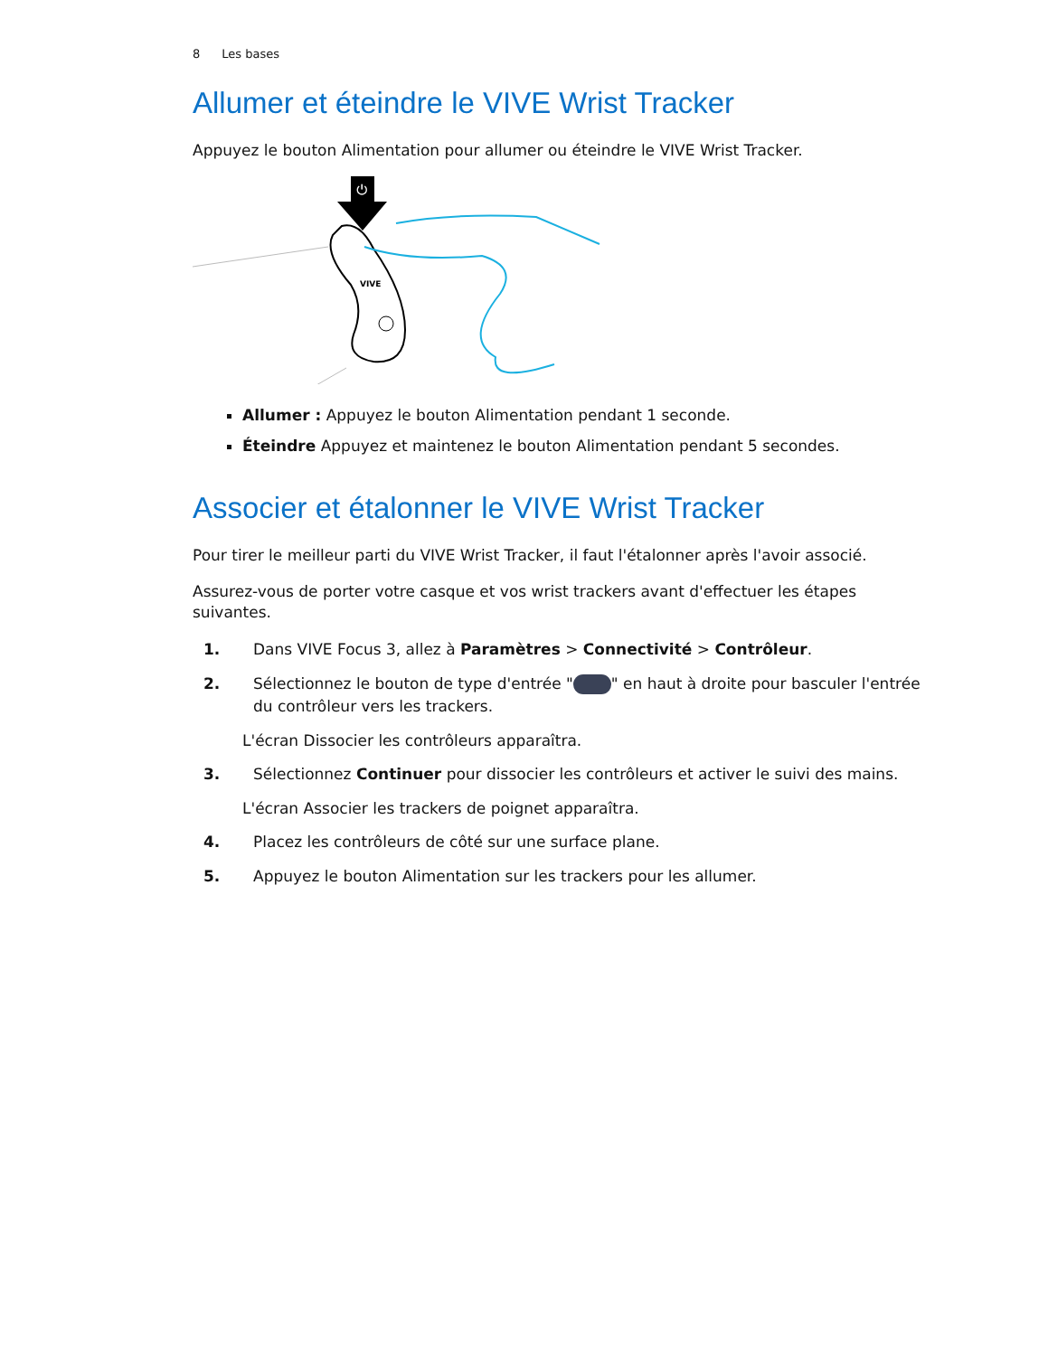8 Les bases
Allumer et éteindre le VIVE Wrist Tracker
Appuyez le bouton Alimentation pour allumer ou éteindre le VIVE Wrist Tracker.
VIVE
⏻
Allumer : Appuyez le bouton Alimentation pendant 1 seconde.
Éteindre Appuyez et maintenez le bouton Alimentation pendant 5 secondes.
Associer et étalonner le VIVE Wrist Tracker
Pour tirer le meilleur parti du VIVE Wrist Tracker, il faut l'étalonner après l'avoir associé.
Assurez-vous de porter votre casque et vos wrist trackers avant d'effectuer les étapes suivantes.
1. Dans VIVE Focus 3, allez à Paramètres > Connectivité > Contrôleur.
2. Sélectionnez le bouton de type d'entrée " " en haut à droite pour basculer l'entrée du contrôleur vers les trackers.
L'écran Dissocier les contrôleurs apparaîtra.
3. Sélectionnez Continuer pour dissocier les contrôleurs et activer le suivi des mains.
L'écran Associer les trackers de poignet apparaîtra.
4. Placez les contrôleurs de côté sur une surface plane.
5. Appuyez le bouton Alimentation sur les trackers pour les allumer.